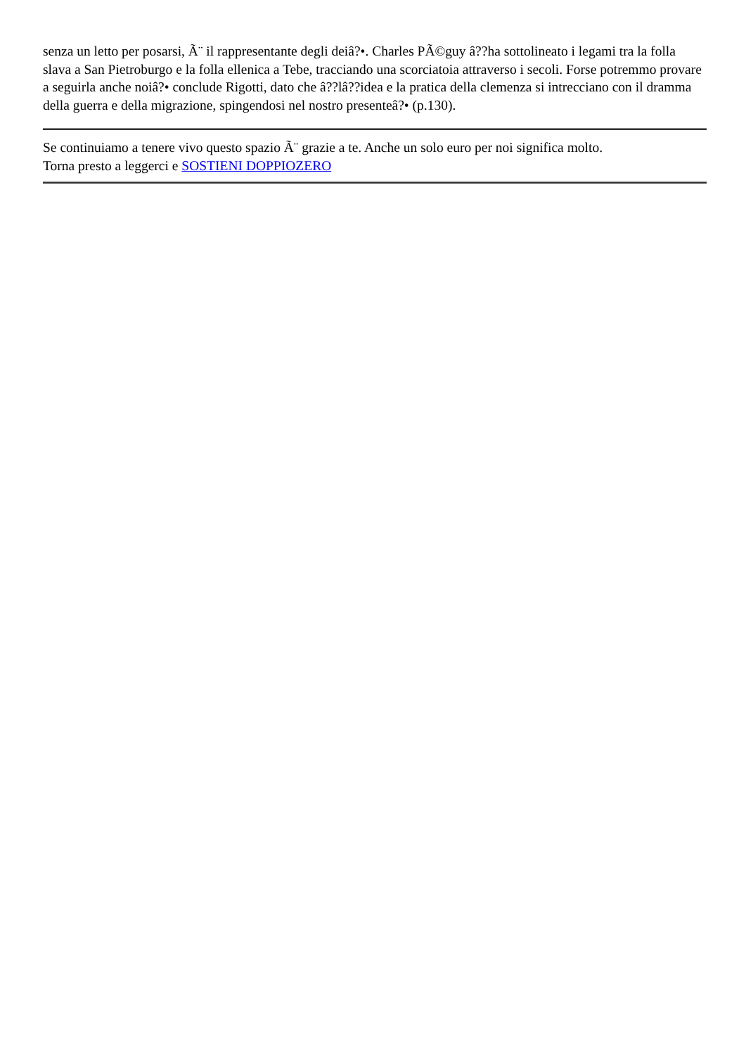senza un letto per posarsi, Ã¨ il rappresentante degli deiâ?•. Charles PÃ©guy â??ha sottolineato i legami tra la folla slava a San Pietroburgo e la folla ellenica a Tebe, tracciando una scorciatoia attraverso i secoli. Forse potremmo provare a seguirla anche noiâ?• conclude Rigotti, dato che â??lâ??idea e la pratica della clemenza si intrecciano con il dramma della guerra e della migrazione, spingendosi nel nostro presenteâ?• (p.130).
Se continuiamo a tenere vivo questo spazio Ã¨ grazie a te. Anche un solo euro per noi significa molto.
Torna presto a leggerci e SOSTIENI DOPPIOZERO